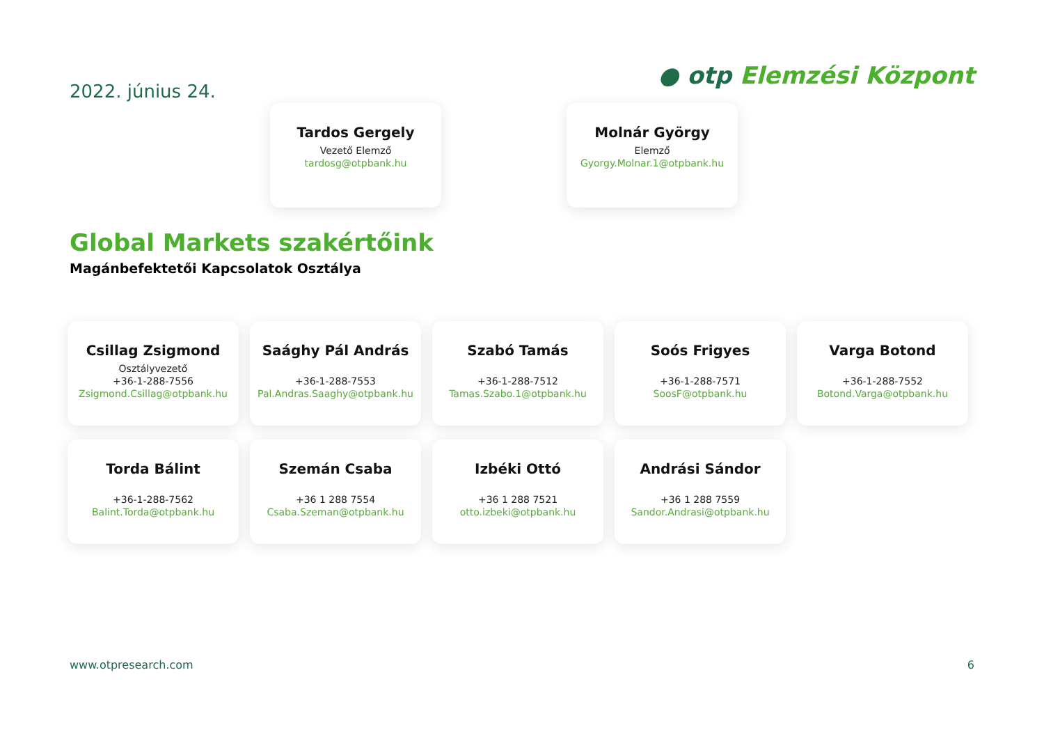2022. június 24.
● otp Elemzési Központ
Tardos Gergely
Vezető Elemző
tardosg@otpbank.hu
Molnár György
Elemző
Gyorgy.Molnar.1@otpbank.hu
Global Markets szakértőink
Magánbefektetői Kapcsolatok Osztálya
Csillag Zsigmond
Osztályvezető
+36-1-288-7556
Zsigmond.Csillag@otpbank.hu
Saághy Pál András
+36-1-288-7553
Pal.Andras.Saaghy@otpbank.hu
Szabó Tamás
+36-1-288-7512
Tamas.Szabo.1@otpbank.hu
Soós Frigyes
+36-1-288-7571
SoosF@otpbank.hu
Varga Botond
+36-1-288-7552
Botond.Varga@otpbank.hu
Torda Bálint
+36-1-288-7562
Balint.Torda@otpbank.hu
Szemán Csaba
+36 1 288 7554
Csaba.Szeman@otpbank.hu
Izbéki Ottó
+36 1 288 7521
otto.izbeki@otpbank.hu
Andrási Sándor
+36 1 288 7559
Sandor.Andrasi@otpbank.hu
www.otpresearch.com 6